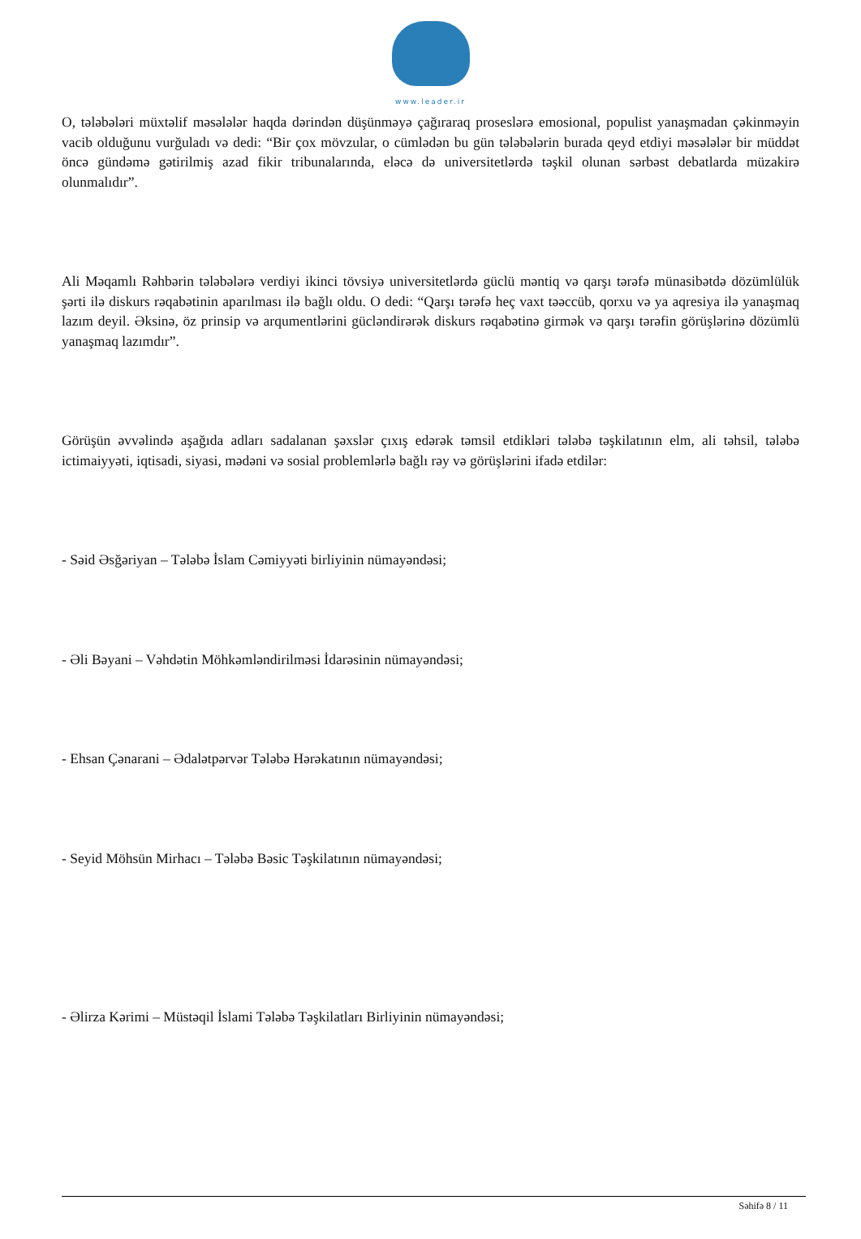www.leader.ir
O, tələbələri müxtəlif məsələlər haqda dərindən düşünməyə çağıraraq proseslərə emosional, populist yanaşmadan çəkinməyin vacib olduğunu vurğuladı və dedi: “Bir çox mövzular, o cümlədən bu gün tələbələrin burada qeyd etdiyi məsələlər bir müddət öncə gündəmə gətirilmiş azad fikir tribunalarında, eləcə də universitetlərdə təşkil olunan sərbəst debatlarda müzakirə olunmalıdır”.
Ali Məqamlı Rəhbərin tələbələrə verdiyi ikinci tövsiyə universitetlərdə güclü məntiq və qarşı tərəfə münasibətdə dözümlülük şərti ilə diskurs rəqabətinin aparılması ilə bağlı oldu. O dedi: “Qarşı tərəfə heç vaxt təəccüb, qorxu və ya aqresiya ilə yanaşmaq lazım deyil. Əksinə, öz prinsip və arqumentlərini gücləndirərək diskurs rəqabətinə girmək və qarşı tərəfin görüşlərinə dözümlü yanaşmaq lazımdır”.
Görüşün əvvəlində aşağıda adları sadalanan şəxslər çıxış edərək təmsil etdikləri tələbə təşkilatının elm, ali təhsil, tələbə ictimaiyyəti, iqtisadi, siyasi, mədəni və sosial problemlərlə bağlı rəy və görüşlərini ifadə etdilər:
- Səid Əsğəriyan – Tələbə İslam Cəmiyyəti birliyinin nümayəndəsi;
- Əli Bəyani – Vəhdətin Möhkəmləndirilməsi İdarəsinin nümayəndəsi;
- Ehsan Çənarani – Ədalətpərvər Tələbə Hərəkatının nümayəndəsi;
- Seyid Möhsün Mirhacı – Tələbə Bəsic Təşkilatının nümayəndəsi;
- Əlirza Kərimi – Müstəqil İslami Tələbə Təşkilatları Birliyinin nümayəndəsi;
Səhifə 8 / 11